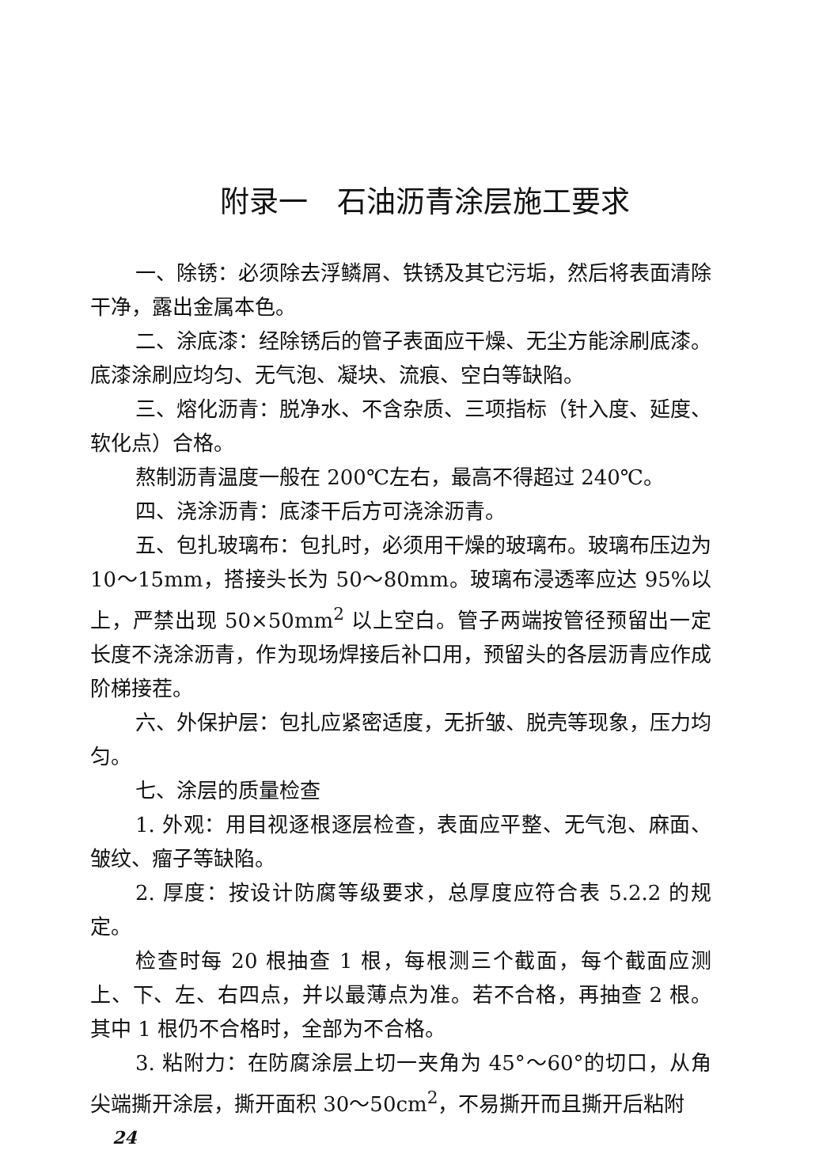附录一　石油沥青涂层施工要求
一、除锈：必须除去浮鳞屑、铁锈及其它污垢，然后将表面清除干净，露出金属本色。
二、涂底漆：经除锈后的管子表面应干燥、无尘方能涂刷底漆。底漆涂刷应均匀、无气泡、凝块、流痕、空白等缺陷。
三、熔化沥青：脱净水、不含杂质、三项指标（针入度、延度、软化点）合格。
熬制沥青温度一般在 200℃左右，最高不得超过 240℃。
四、浇涂沥青：底漆干后方可浇涂沥青。
五、包扎玻璃布：包扎时，必须用干燥的玻璃布。玻璃布压边为 10～15mm，搭接头长为 50～80mm。玻璃布浸透率应达 95%以上，严禁出现 50×50mm<sup>2</sup> 以上空白。管子两端按管径预留出一定长度不浇涂沥青，作为现场焊接后补口用，预留头的各层沥青应作成阶梯接茬。
六、外保护层：包扎应紧密适度，无折皱、脱壳等现象，压力均匀。
七、涂层的质量检查
1. 外观：用目视逐根逐层检查，表面应平整、无气泡、麻面、皱纹、瘤子等缺陷。
2. 厚度：按设计防腐等级要求，总厚度应符合表 5.2.2 的规定。
检查时每 20 根抽查 1 根，每根测三个截面，每个截面应测上、下、左、右四点，并以最薄点为准。若不合格，再抽查 2 根。其中 1 根仍不合格时，全部为不合格。
3. 粘附力：在防腐涂层上切一夹角为 45°～60°的切口，从角尖端撕开涂层，撕开面积 30～50cm<sup>2</sup>，不易撕开而且撕开后粘附
24